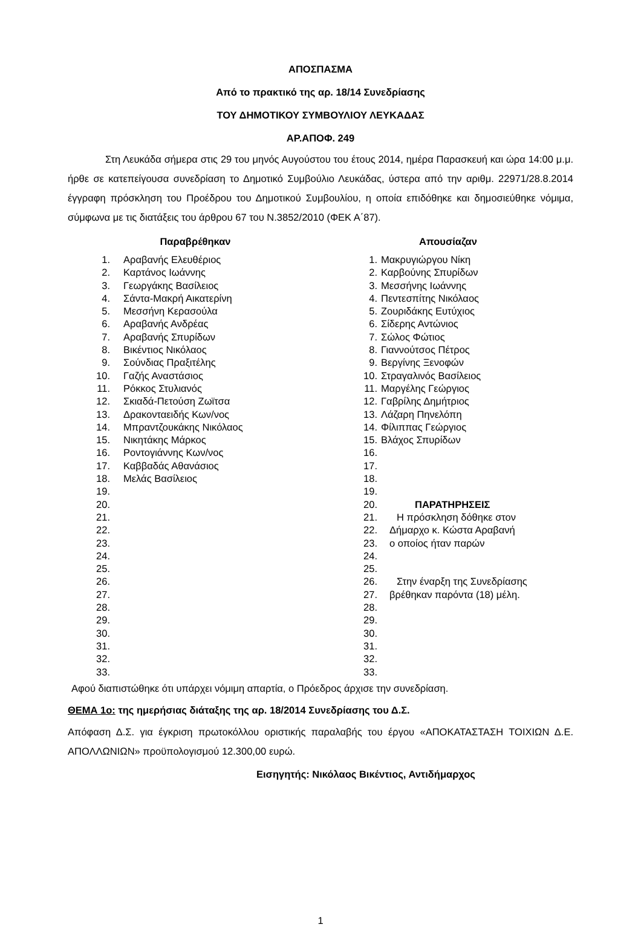ΑΠΟΣΠΑΣΜΑ
Από το πρακτικό της αρ. 18/14 Συνεδρίασης
ΤΟΥ ΔΗΜΟΤΙΚΟΥ ΣΥΜΒΟΥΛΙΟΥ ΛΕΥΚΑΔΑΣ
ΑΡ.ΑΠΟΦ. 249
Στη Λευκάδα σήμερα στις 29 του μηνός Αυγούστου του έτους 2014, ημέρα Παρασκευή και ώρα 14:00 μ.μ. ήρθε σε κατεπείγουσα συνεδρίαση το Δημοτικό Συμβούλιο Λευκάδας, ύστερα από την αριθμ. 22971/28.8.2014 έγγραφη πρόσκληση του Προέδρου του Δημοτικού Συμβουλίου, η οποία επιδόθηκε και δημοσιεύθηκε νόμιμα, σύμφωνα με τις διατάξεις του άρθρου 67 του Ν.3852/2010 (ΦΕΚ Α΄87).
| Παραβρέθηκαν | | Απουσίαζαν | |
| --- | --- | --- | --- |
| 1. | Αραβανής Ελευθέριος | 1. | Μακρυγιώργου Νίκη |
| 2. | Καρτάνος Ιωάννης | 2. | Καρβούνης Σπυρίδων |
| 3. | Γεωργάκης Βασίλειος | 3. | Μεσσήνης Ιωάννης |
| 4. | Σάντα-Μακρή Αικατερίνη | 4. | Πεντεσπίτης Νικόλαος |
| 5. | Μεσσήνη Κερασούλα | 5. | Ζουριδάκης Ευτύχιος |
| 6. | Αραβανής Ανδρέας | 6. | Σίδερης Αντώνιος |
| 7. | Αραβανής Σπυρίδων | 7. | Σώλος Φώτιος |
| 8. | Βικέντιος Νικόλαος | 8. | Γιαννούτσος Πέτρος |
| 9. | Σούνδιας Πραξιτέλης | 9. | Βεργίνης Ξενοφών |
| 10. | Γαζής Αναστάσιος | 10. | Στραγαλινός Βασίλειος |
| 11. | Ρόκκος Στυλιανός | 11. | Μαργέλης Γεώργιος |
| 12. | Σκιαδά-Πετούση Ζωϊτσα | 12. | Γαβρίλης Δημήτριος |
| 13. | Δρακονταειδής Κων/νος | 13. | Λάζαρη Πηνελόπη |
| 14. | Μπραντζουκάκης Νικόλαος | 14. | Φίλιππας Γεώργιος |
| 15. | Νικητάκης Μάρκος | 15. | Βλάχος Σπυρίδων |
| 16. | Ροντογιάννης Κων/νος | 16. | |
| 17. | Καββαδάς Αθανάσιος | 17. | |
| 18. | Μελάς Βασίλειος | 18. | |
| 19. | | 19. | |
| 20. | | 20. | ΠΑΡΑΤΗΡΗΣΕΙΣ |
| 21. | | 21. | Η πρόσκληση δόθηκε στον |
| 22. | | 22. | Δήμαρχο κ. Κώστα Αραβανή |
| 23. | | 23. | ο οποίος ήταν παρών |
| 24. | | 24. | |
| 25. | | 25. | |
| 26. | | 26. | Στην έναρξη της Συνεδρίασης |
| 27. | | 27. | βρέθηκαν παρόντα (18) μέλη. |
| 28. | | 28. | |
| 29. | | 29. | |
| 30. | | 30. | |
| 31. | | 31. | |
| 32. | | 32. | |
| 33. | | 33. | |
Αφού διαπιστώθηκε ότι υπάρχει νόμιμη απαρτία, ο Πρόεδρος άρχισε την συνεδρίαση.
ΘΕΜΑ 1ο: της ημερήσιας διάταξης της αρ. 18/2014 Συνεδρίασης του Δ.Σ.
Απόφαση Δ.Σ. για έγκριση πρωτοκόλλου οριστικής παραλαβής του έργου «ΑΠΟΚΑΤΑΣΤΑΣΗ ΤΟΙΧΙΩΝ Δ.Ε. ΑΠΟΛΛΩΝΙΩΝ» προϋπολογισμού 12.300,00 ευρώ.
Εισηγητής: Νικόλαος Βικέντιος, Αντιδήμαρχος
1